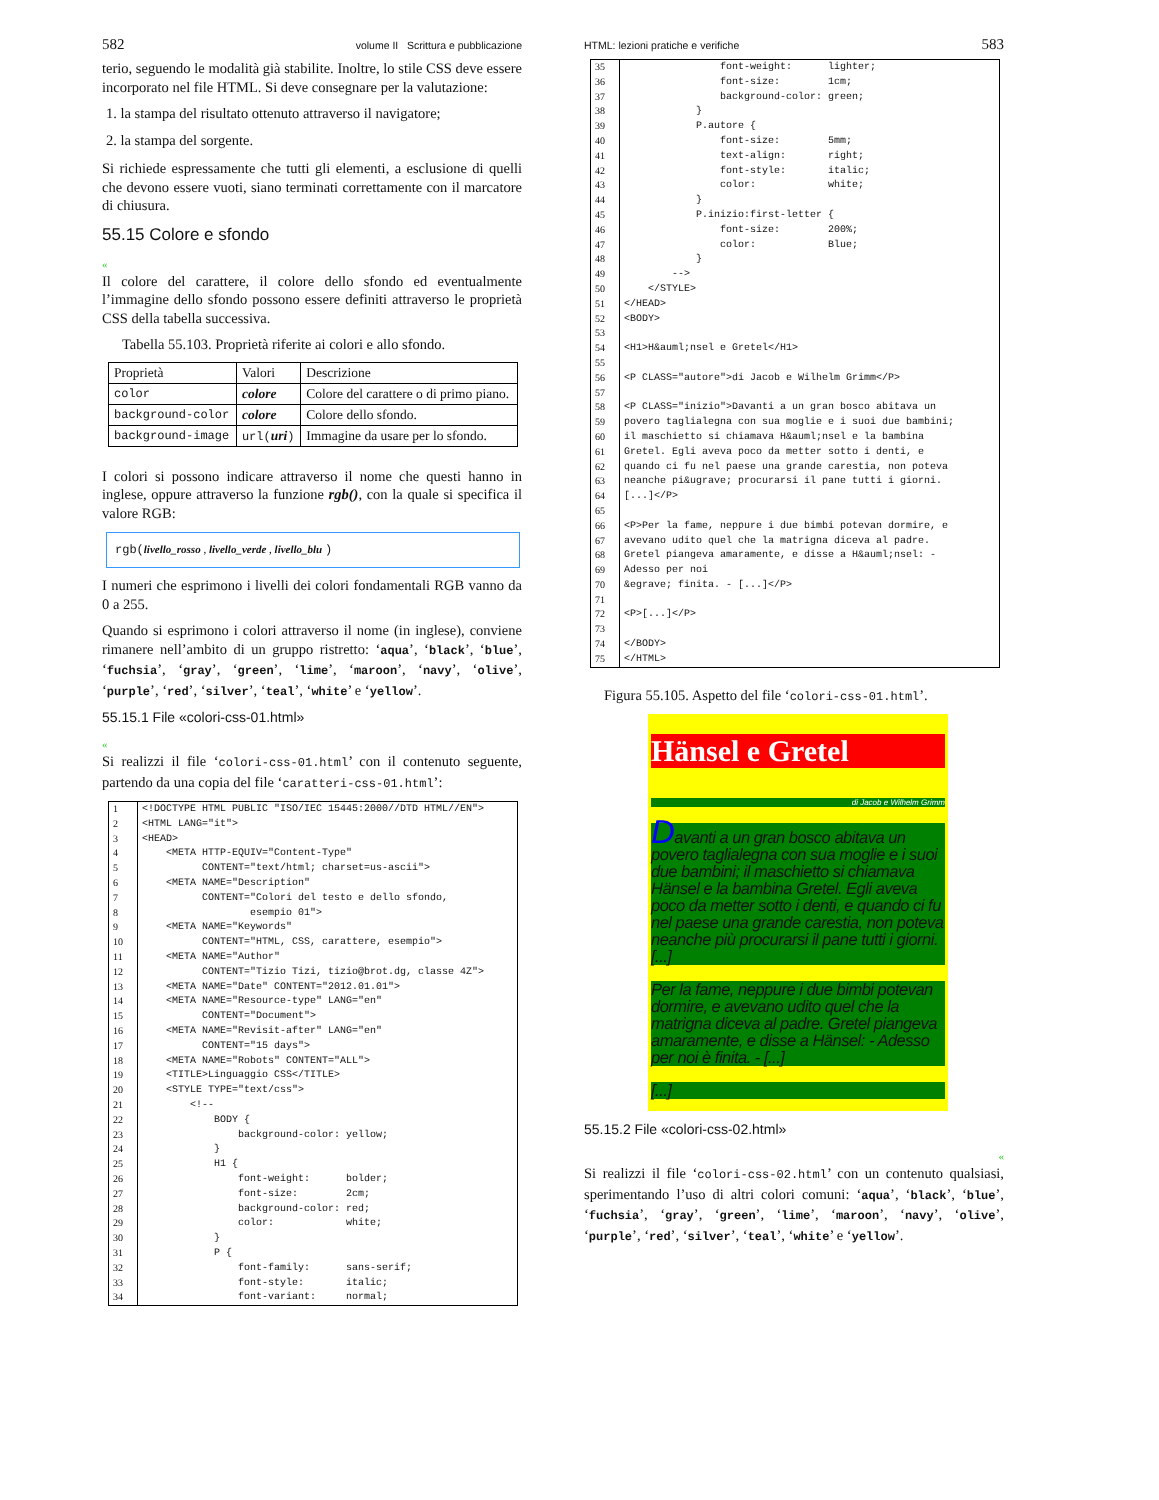582 volume II Scrittura e pubblicazione
terio, seguendo le modalità già stabilite. Inoltre, lo stile CSS deve essere incorporato nel file HTML. Si deve consegnare per la valutazione:
1. la stampa del risultato ottenuto attraverso il navigatore;
2. la stampa del sorgente.
Si richiede espressamente che tutti gli elementi, a esclusione di quelli che devono essere vuoti, siano terminati correttamente con il marcatore di chiusura.
55.15 Colore e sfondo
«
Il colore del carattere, il colore dello sfondo ed eventualmente l’immagine dello sfondo possono essere definiti attraverso le proprietà CSS della tabella successiva.
Tabella 55.103. Proprietà riferite ai colori e allo sfondo.
| Proprietà | Valori | Descrizione |
| --- | --- | --- |
| color | colore | Colore del carattere o di primo piano. |
| background-color | colore | Colore dello sfondo. |
| background-image | url( uri ) | Immagine da usare per lo sfondo. |
I colori si possono indicare attraverso il nome che questi hanno in inglese, oppure attraverso la funzione rgb(), con la quale si specifica il valore RGB:
rgb(livello_rosso , livello_verde , livello_blu )
I numeri che esprimono i livelli dei colori fondamentali RGB vanno da 0 a 255.
Quando si esprimono i colori attraverso il nome (in inglese), conviene rimanere nell’ambito di un gruppo ristretto: ‘aqua’, ‘black’, ‘blue’, ‘fuchsia’, ‘gray’, ‘green’, ‘lime’, ‘maroon’, ‘navy’, ‘olive’, ‘purple’, ‘red’, ‘silver’, ‘teal’, ‘white’ e ‘yellow’.
55.15.1 File «colori-css-01.html»
«
Si realizzi il file ‘colori-css-01.html’ con il contenuto seguente, partendo da una copia del file ‘caratteri-css-01.html’:
| 1 | <!DOCTYPE HTML PUBLIC "ISO/IEC 15445:2000//DTD HTML//EN"> |
| 2 | <HTML LANG="it"> |
| 3 | <HEAD> |
| 4 | <META HTTP-EQUIV="Content-Type" |
| 5 | CONTENT="text/html; charset=us-ascii"> |
| 6 | <META NAME="Description" |
| 7 | CONTENT="Colori del testo e dello sfondo, |
| 8 | esempio 01"> |
| 9 | <META NAME="Keywords" |
| 10 | CONTENT="HTML, CSS, carattere, esempio"> |
| 11 | <META NAME="Author" |
| 12 | CONTENT="Tizio Tizi, tizio@brot.dg, classe 4Z"> |
| 13 | <META NAME="Date" CONTENT="2012.01.01"> |
| 14 | <META NAME="Resource-type" LANG="en" |
| 15 | CONTENT="Document"> |
| 16 | <META NAME="Revisit-after" LANG="en" |
| 17 | CONTENT="15 days"> |
| 18 | <META NAME="Robots" CONTENT="ALL"> |
| 19 | <TITLE>Linguaggio CSS</TITLE> |
| 20 | <STYLE TYPE="text/css"> |
| 21 | <!-- |
| 22 | BODY { |
| 23 | background-color: yellow; |
| 24 | } |
| 25 | H1 { |
| 26 | font-weight: bolder; |
| 27 | font-size: 2cm; |
| 28 | background-color: red; |
| 29 | color: white; |
| 30 | } |
| 31 | P { |
| 32 | font-family: sans-serif; |
| 33 | font-style: italic; |
| 34 | font-variant: normal; |
HTML: lezioni pratiche e verifiche 583
| 35 | font-weight: lighter; |
| 36 | font-size: 1cm; |
| 37 | background-color: green; |
| 38 | } |
| 39 | P.autore { |
| 40 | font-size: 5mm; |
| 41 | text-align: right; |
| 42 | font-style: italic; |
| 43 | color: white; |
| 44 | } |
| 45 | P.inizio:first-letter { |
| 46 | font-size: 200%; |
| 47 | color: Blue; |
| 48 | } |
| 49 | --> |
| 50 | </STYLE> |
| 51 | </HEAD> |
| 52 | <BODY> |
| 53 | |
| 54 | <H1>H&auml;nsel e Gretel</H1> |
| 55 | |
| 56 | <P CLASS="autore">di Jacob e Wilhelm Grimm</P> |
| 57 | |
| 58 | <P CLASS="inizio">Davanti a un gran bosco abitava un |
| 59 | povero taglialegna con sua moglie e i suoi due bambini; |
| 60 | il maschietto si chiamava H&auml;nsel e la bambina |
| 61 | Gretel. Egli aveva poco da metter sotto i denti, e |
| 62 | quando ci fu nel paese una grande carestia, non poteva |
| 63 | neanche pi&ugrave; procurarsi il pane tutti i giorni. |
| 64 | [...]</P> |
| 65 | |
| 66 | <P>Per la fame, neppure i due bimbi potevan dormire, e |
| 67 | avevano udito quel che la matrigna diceva al padre. |
| 68 | Gretel piangeva amaramente, e disse a H&auml;nsel: - |
| 69 | Adesso per noi |
| 70 | &egrave; finita. - [...]</P> |
| 71 | |
| 72 | <P>[...]</P> |
| 73 | |
| 74 | </BODY> |
| 75 | </HTML> |
Figura 55.105. Aspetto del file ‘colori-css-01.html’.
Hänsel e Gretel
di Jacob e Wilhelm Grimm
Davanti a un gran bosco abitava un povero taglialegna con sua moglie e i suoi due bambini; il maschietto si chiamava Hänsel e la bambina Gretel. Egli aveva poco da metter sotto i denti, e quando ci fu nel paese una grande carestia, non poteva neanche più procurarsi il pane tutti i giorni. [...]
Per la fame, neppure i due bimbi potevan dormire, e avevano udito quel che la matrigna diceva al padre. Gretel piangeva amaramente, e disse a Hänsel: - Adesso per noi è finita. - [...]
[...]
55.15.2 File «colori-css-02.html»
«
Si realizzi il file ‘colori-css-02.html’ con un contenuto qualsiasi, sperimentando l’uso di altri colori comuni: ‘aqua’, ‘black’, ‘blue’, ‘fuchsia’, ‘gray’, ‘green’, ‘lime’, ‘maroon’, ‘navy’, ‘olive’, ‘purple’, ‘red’, ‘silver’, ‘teal’, ‘white’ e ‘yellow’.